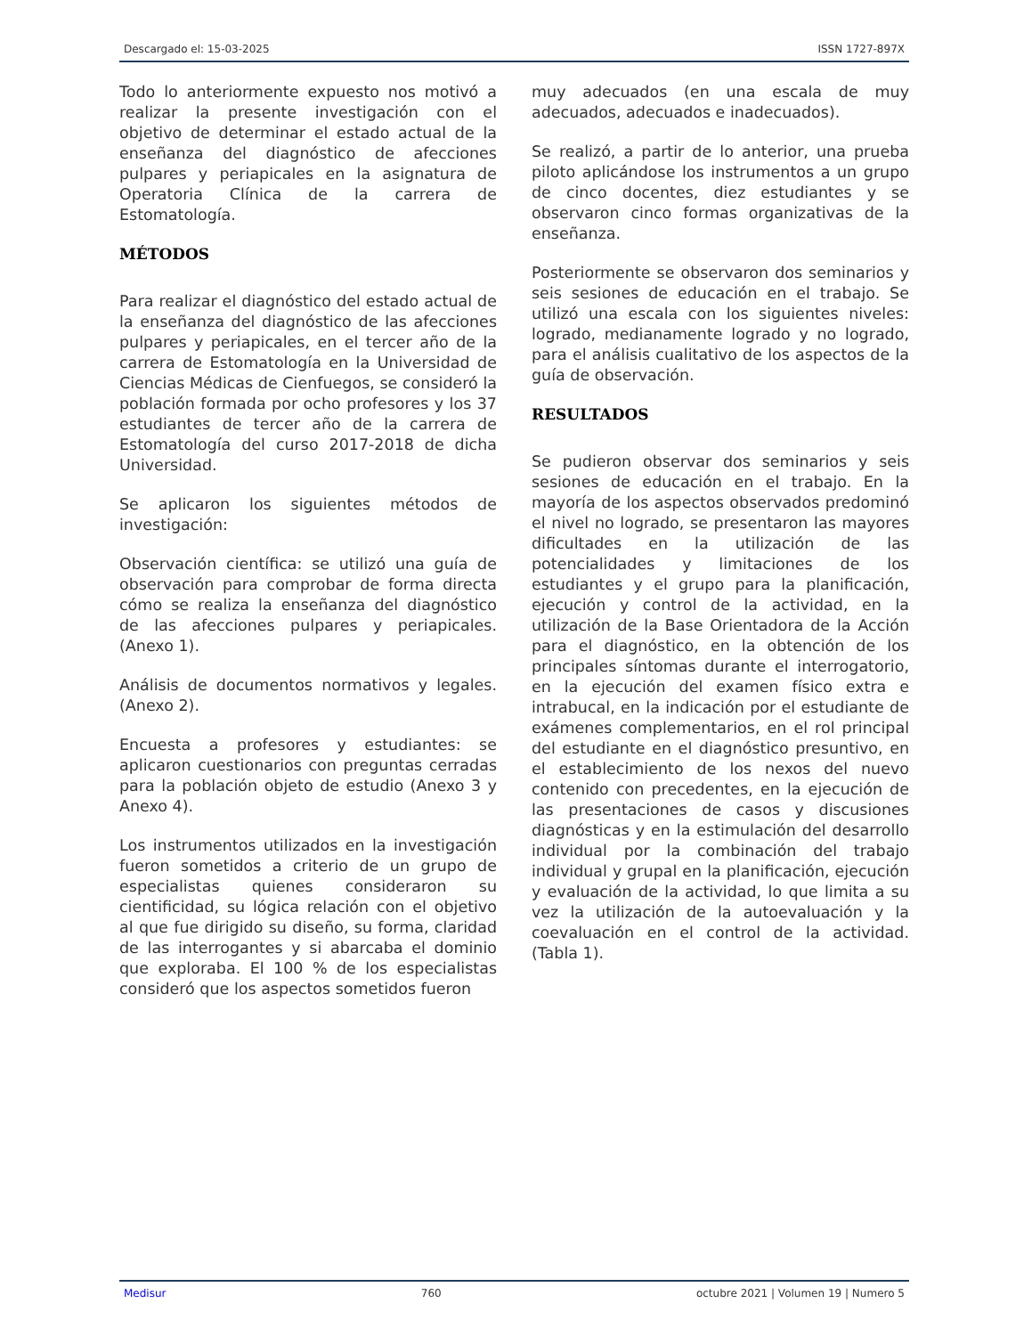Descargado el: 15-03-2025 ISSN 1727-897X
Todo lo anteriormente expuesto nos motivó a realizar la presente investigación con el objetivo de determinar el estado actual de la enseñanza del diagnóstico de afecciones pulpares y periapicales en la asignatura de Operatoria Clínica de la carrera de Estomatología.
MÉTODOS
Para realizar el diagnóstico del estado actual de la enseñanza del diagnóstico de las afecciones pulpares y periapicales, en el tercer año de la carrera de Estomatología en la Universidad de Ciencias Médicas de Cienfuegos, se consideró la población formada por ocho profesores y los 37 estudiantes de tercer año de la carrera de Estomatología del curso 2017-2018 de dicha Universidad.
Se aplicaron los siguientes métodos de investigación:
Observación científica: se utilizó una guía de observación para comprobar de forma directa cómo se realiza la enseñanza del diagnóstico de las afecciones pulpares y periapicales. (Anexo 1).
Análisis de documentos normativos y legales. (Anexo 2).
Encuesta a profesores y estudiantes: se aplicaron cuestionarios con preguntas cerradas para la población objeto de estudio (Anexo 3 y Anexo 4).
Los instrumentos utilizados en la investigación fueron sometidos a criterio de un grupo de especialistas quienes consideraron su cientificidad, su lógica relación con el objetivo al que fue dirigido su diseño, su forma, claridad de las interrogantes y si abarcaba el dominio que exploraba. El 100 % de los especialistas consideró que los aspectos sometidos fueron
muy adecuados (en una escala de muy adecuados, adecuados e inadecuados).
Se realizó, a partir de lo anterior, una prueba piloto aplicándose los instrumentos a un grupo de cinco docentes, diez estudiantes y se observaron cinco formas organizativas de la enseñanza.
Posteriormente se observaron dos seminarios y seis sesiones de educación en el trabajo. Se utilizó una escala con los siguientes niveles: logrado, medianamente logrado y no logrado, para el análisis cualitativo de los aspectos de la guía de observación.
RESULTADOS
Se pudieron observar dos seminarios y seis sesiones de educación en el trabajo. En la mayoría de los aspectos observados predominó el nivel no logrado, se presentaron las mayores dificultades en la utilización de las potencialidades y limitaciones de los estudiantes y el grupo para la planificación, ejecución y control de la actividad, en la utilización de la Base Orientadora de la Acción para el diagnóstico, en la obtención de los principales síntomas durante el interrogatorio, en la ejecución del examen físico extra e intrabucal, en la indicación por el estudiante de exámenes complementarios, en el rol principal del estudiante en el diagnóstico presuntivo, en el establecimiento de los nexos del nuevo contenido con precedentes, en la ejecución de las presentaciones de casos y discusiones diagnósticas y en la estimulación del desarrollo individual por la combinación del trabajo individual y grupal en la planificación, ejecución y evaluación de la actividad, lo que limita a su vez la utilización de la autoevaluación y la coevaluación en el control de la actividad. (Tabla 1).
Medisur 760 octubre 2021 | Volumen 19 | Numero 5